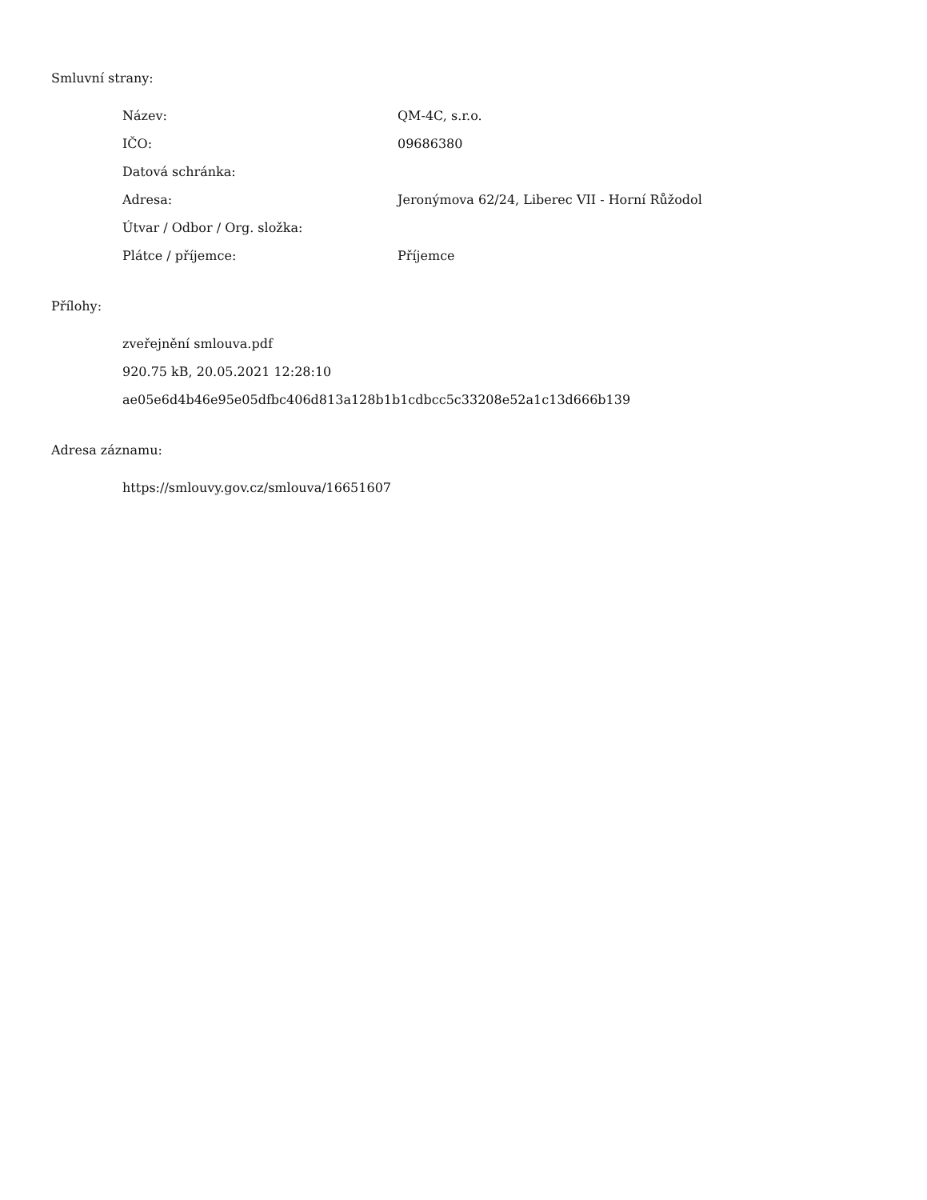Smluvní strany:
| Název: | QM-4C, s.r.o. |
| IČO: | 09686380 |
| Datová schránka: | |
| Adresa: | Jeronýmova 62/24, Liberec VII - Horní Růžodol |
| Útvar / Odbor / Org. složka: | |
| Plátce / příjemce: | Příjemce |
Přílohy:
zveřejnění smlouva.pdf
920.75 kB, 20.05.2021 12:28:10
ae05e6d4b46e95e05dfbc406d813a128b1b1cdbcc5c33208e52a1c13d666b139
Adresa záznamu:
https://smlouvy.gov.cz/smlouva/16651607